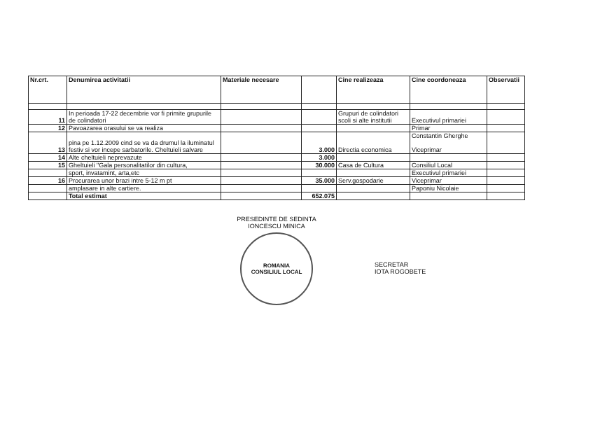| Nr.crt. | Denumirea activitatii | Materiale necesare | | Cine realizeaza | Cine coordoneaza | Observatii |
| --- | --- | --- | --- | --- | --- | --- |
| 11 | In perioada 17-22 decembrie vor fi primite grupurile de colindatori | | | Grupuri de colindatori scoli si alte institutii | Executivul primariei | |
| 12 | Pavoazarea orasului se va realiza | | | | Primar | |
| 13 | pina pe 1.12.2009 cind se va da drumul la iluminatul festiv si vor incepe sarbatorile. Cheltuieli salvare | | 3.000 | Directia economica | Constantin Gherghe Viceprimar | |
| 14 | Alte cheltuieli neprevazute | | 3.000 | | | |
| 15 | Gheltuieli "Gala personalitatilor din cultura, | | 30.000 | Casa de Cultura | Consiliul Local | |
| | sport, invatamint, arta,etc | | | | Executivul primariei | |
| 16 | Procurarea unor brazi intre 5-12 m pt | | 35.000 | Serv.gospodarie | Viceprimar | |
| | amplasare in alte cartiere. | | | | Paponiu Nicolaie | |
| | Total estimat | | 652.075 | | | |
PRESEDINTE DE SEDINTA
IONCESCU MINICA
ROMANIA
CONSILIUL LOCAL
SECRETAR
IOTA ROGOBETE